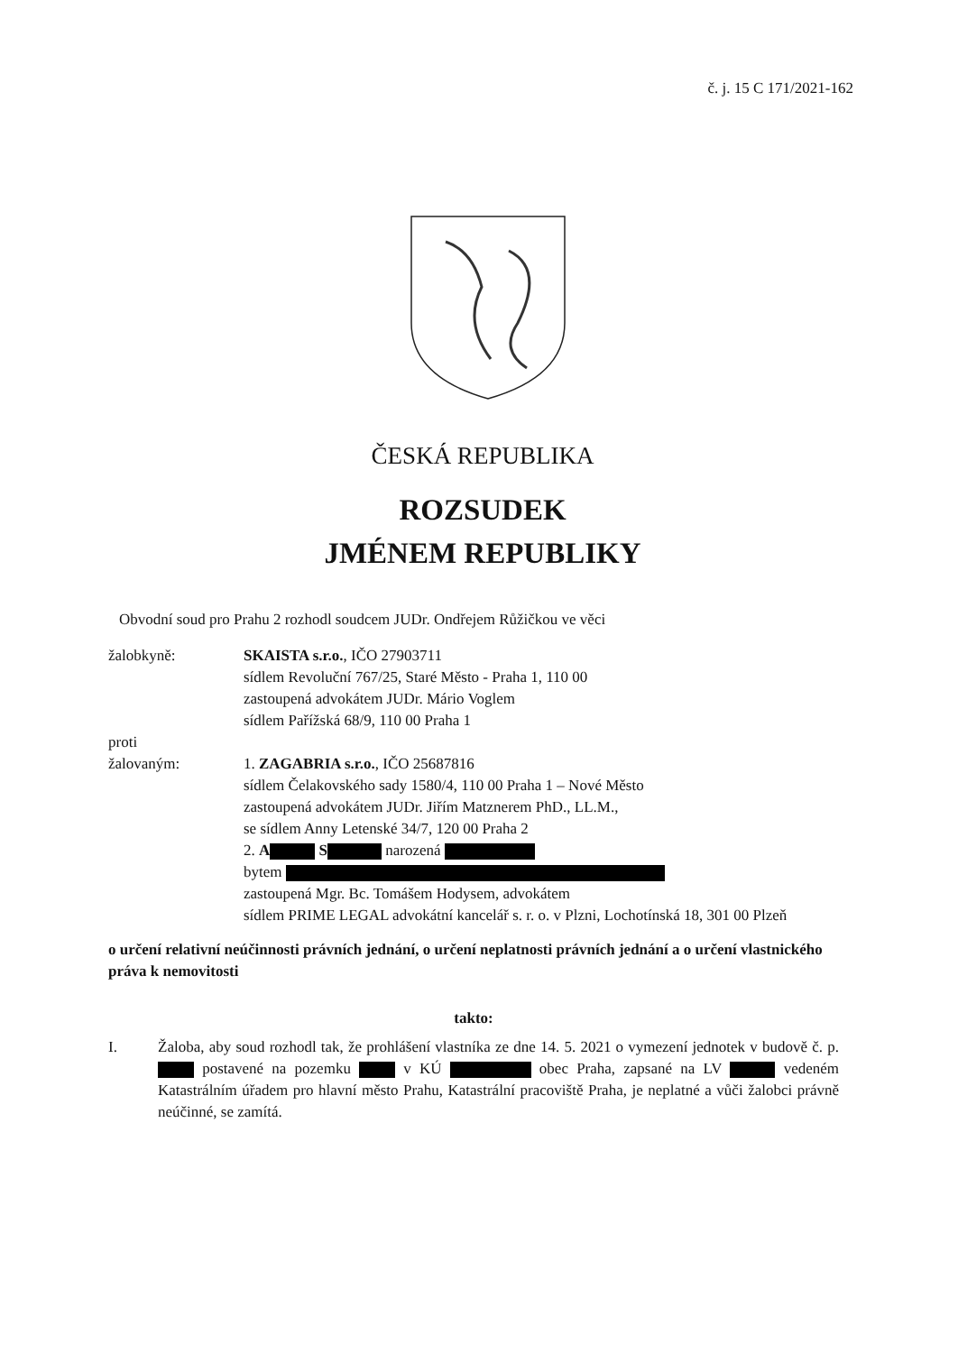č. j. 15 C 171/2021-162
ČESKÁ REPUBLIKA
ROZSUDEK
JMÉNEM REPUBLIKY
Obvodní soud pro Prahu 2 rozhodl soudcem JUDr. Ondřejem Růžičkou ve věci
žalobkyně: SKAISTA s.r.o., IČO 27903711
sídlem Revoluční 767/25, Staré Město - Praha 1, 110 00
zastoupená advokátem JUDr. Mário Voglem
sídlem Pařížská 68/9, 110 00 Praha 1
proti
žalovaným: 1. ZAGABRIA s.r.o., IČO 25687816
sídlem Čelakovského sady 1580/4, 110 00 Praha 1 – Nové Město
zastoupená advokátem JUDr. Jiřím Matznerem PhD., LL.M.,
se sídlem Anny Letenské 34/7, 120 00 Praha 2
2. A S narozená
bytem
zastoupená Mgr. Bc. Tomášem Hodysem, advokátem
sídlem PRIME LEGAL advokátní kancelář s. r. o. v Plzni, Lochotínská 18, 301 00 Plzeň
o určení relativní neúčinnosti právních jednání, o určení neplatnosti právních jednání a o určení vlastnického práva k nemovitosti
takto:
I. Žaloba, aby soud rozhodl tak, že prohlášení vlastníka ze dne 14. 5. 2021 o vymezení jednotek v budově č. p. postavené na pozemku v KÚ obec Praha, zapsané na LV vedeném Katastrálním úřadem pro hlavní město Prahu, Katastrální pracoviště Praha, je neplatné a vůči žalobci právně neúčinné, se zamítá.